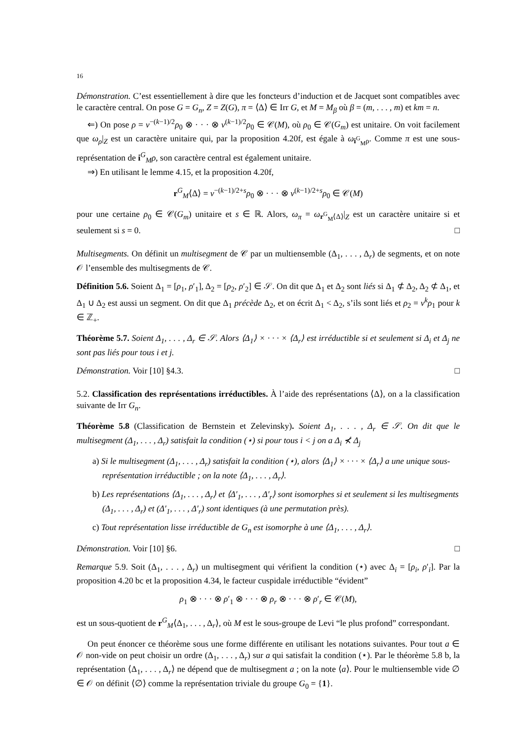16
Démonstration. C’est essentiellement à dire que les foncteurs d’induction et de Jacquet sont compatibles avec le caractère central. On pose G = G<sub>n</sub>, Z = Z(G), π = ⟨Δ⟩ ∈ Irr G, et M = M<sub>β</sub> où β = (m, . . . , m) et km = n.
⇐) On pose ρ = ν<sup>−(k−1)/2</sup>ρ<sub>0</sub> ⊗ · · · ⊗ ν<sup>(k−1)/2</sup>ρ<sub>0</sub> ∈ 𝒞(M), où ρ<sub>0</sub> ∈ 𝒞(G<sub>m</sub>) est unitaire. On voit facilement que ω<sub>ρ</sub>|<sub>Z</sub> est un caractère unitaire qui, par la proposition 4.20f, est égale à ω<sub>i<sup>G</sup><sub>M</sub>ρ</sub>. Comme π est une sous-représentation de i<sup>G</sup><sub>M</sub>ρ, son caractère central est également unitaire.
⇒) En utilisant le lemme 4.15, et la proposition 4.20f,
r<sup>G</sup><sub>M</sub>⟨Δ⟩ = ν<sup>−(k−1)/2+s</sup>ρ<sub>0</sub> ⊗ · · · ⊗ ν<sup>(k−1)/2+s</sup>ρ<sub>0</sub> ∈ 𝒞(M)
pour une certaine ρ<sub>0</sub> ∈ 𝒞(G<sub>m</sub>) unitaire et s ∈ ℝ. Alors, ω<sub>π</sub> = ω<sub>r<sup>G</sup><sub>M</sub>⟨Δ⟩</sub>|<sub>Z</sub> est un caractère unitaire si et seulement si s = 0. □
Multisegments. On définit un multisegment de 𝒞 par un multiensemble (Δ<sub>1</sub>, . . . , Δ<sub>r</sub>) de segments, et on note 𝒪 l’ensemble des multisegments de 𝒞.
Définition 5.6. Soient Δ<sub>1</sub> = [ρ<sub>1</sub>, ρ′<sub>1</sub>], Δ<sub>2</sub> = [ρ<sub>2</sub>, ρ′<sub>2</sub>] ∈ 𝒮. On dit que Δ<sub>1</sub> et Δ<sub>2</sub> sont liés si Δ<sub>1</sub> ⊄ Δ<sub>2</sub>, Δ<sub>2</sub> ⊄ Δ<sub>1</sub>, et Δ<sub>1</sub> ∪ Δ<sub>2</sub> est aussi un segment. On dit que Δ<sub>1</sub> précède Δ<sub>2</sub>, et on écrit Δ<sub>1</sub> < Δ<sub>2</sub>, s’ils sont liés et ρ<sub>2</sub> = ν<sup>k</sup>ρ<sub>1</sub> pour k ∈ ℤ<sub>+</sub>.
Théorème 5.7. Soient Δ<sub>1</sub>, . . . , Δ<sub>r</sub> ∈ 𝒮. Alors ⟨Δ<sub>1</sub>⟩ × · · · × ⟨Δ<sub>r</sub>⟩ est irréductible si et seulement si Δ<sub>i</sub> et Δ<sub>j</sub> ne sont pas liés pour tous i et j.
Démonstration. Voir [10] §4.3. □
5.2. Classification des représentations irréductibles. À l’aide des représentations ⟨Δ⟩, on a la classification suivante de Irr G<sub>n</sub>.
Théorème 5.8 (Classification de Bernstein et Zelevinsky). Soient Δ<sub>1</sub>, . . . , Δ<sub>r</sub> ∈ 𝒮. On dit que le multisegment (Δ<sub>1</sub>, . . . , Δ<sub>r</sub>) satisfait la condition (⋆) si pour tous i < j on a Δ<sub>i</sub> ⊀ Δ<sub>j</sub>
a) Si le multisegment (Δ<sub>1</sub>, . . . , Δ<sub>r</sub>) satisfait la condition (⋆), alors ⟨Δ<sub>1</sub>⟩ × · · · × ⟨Δ<sub>r</sub>⟩ a une unique sous-représentation irréductible ; on la note ⟨Δ<sub>1</sub>, . . . , Δ<sub>r</sub>⟩.
b) Les représentations ⟨Δ<sub>1</sub>, . . . , Δ<sub>r</sub>⟩ et ⟨Δ′<sub>1</sub>, . . . , Δ′<sub>r</sub>⟩ sont isomorphes si et seulement si les multisegments (Δ<sub>1</sub>, . . . , Δ<sub>r</sub>) et (Δ′<sub>1</sub>, . . . , Δ′<sub>r</sub>) sont identiques (à une permutation près).
c) Tout représentation lisse irréductible de G<sub>n</sub> est isomorphe à une ⟨Δ<sub>1</sub>, . . . , Δ<sub>r</sub>⟩.
Démonstration. Voir [10] §6. □
Remarque 5.9. Soit (Δ<sub>1</sub>, . . . , Δ<sub>r</sub>) un multisegment qui vérifient la condition (⋆) avec Δ<sub>i</sub> = [ρ<sub>i</sub>, ρ′<sub>i</sub>]. Par la proposition 4.20 bc et la proposition 4.34, le facteur cuspidale irréductible “évident”
ρ<sub>1</sub> ⊗ · · · ⊗ ρ′<sub>1</sub> ⊗ · · · ⊗ ρ<sub>r</sub> ⊗ · · · ⊗ ρ′<sub>r</sub> ∈ 𝒞(M),
est un sous-quotient de r<sup>G</sup><sub>M</sub>⟨Δ<sub>1</sub>, . . . , Δ<sub>r</sub>⟩, où M est le sous-groupe de Levi “le plus profond” correspondant.
On peut énoncer ce théorème sous une forme différente en utilisant les notations suivantes. Pour tout a ∈ 𝒪 non-vide on peut choisir un ordre (Δ<sub>1</sub>, . . . , Δ<sub>r</sub>) sur a qui satisfait la condition (⋆). Par le théorème 5.8 b, la représentation ⟨Δ<sub>1</sub>, . . . , Δ<sub>r</sub>⟩ ne dépend que de multisegment a ; on la note ⟨a⟩. Pour le multiensemble vide ∅ ∈ 𝒪 on définit ⟨∅⟩ comme la représentation triviale du groupe G<sub>0</sub> = {1}.